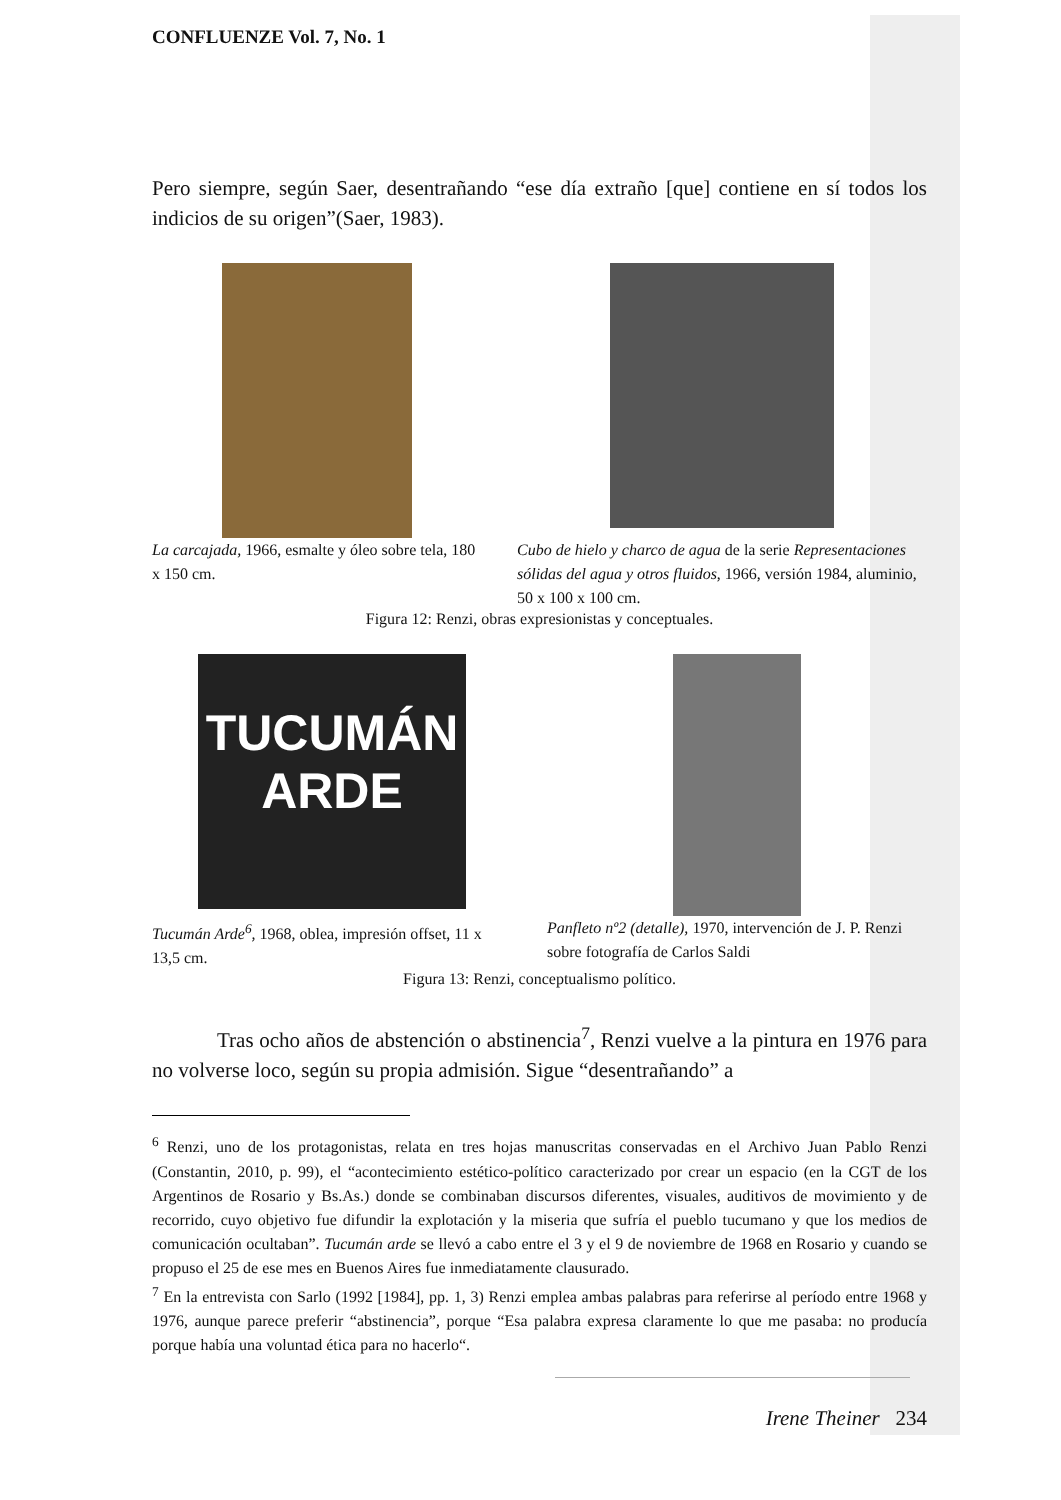CONFLUENZE Vol. 7, No. 1
Pero siempre, según Saer, desentrañando “ese día extraño [que] contiene en sí todos los indicios de su origen”(Saer, 1983).
La carcajada, 1966, esmalte y óleo sobre tela, 180 x 150 cm.
Cubo de hielo y charco de agua de la serie Representaciones sólidas del agua y otros fluidos, 1966, versión 1984, aluminio, 50 x 100 x 100 cm.
Figura 12: Renzi, obras expresionistas y conceptuales.
TUCUMÁN
ARDE
Tucumán Arde<sup>6</sup>, 1968, oblea, impresión offset, 11 x 13,5 cm.
Panfleto nº2 (detalle), 1970, intervención de J. P. Renzi sobre fotografía de Carlos Saldi
Figura 13: Renzi, conceptualismo político.
Tras ocho años de abstención o abstinencia<sup>7</sup>, Renzi vuelve a la pintura en 1976 para no volverse loco, según su propia admisión. Sigue “desentrañando” a
<sup>6</sup> Renzi, uno de los protagonistas, relata en tres hojas manuscritas conservadas en el Archivo Juan Pablo Renzi (Constantin, 2010, p. 99), el “acontecimiento estético-político caracterizado por crear un espacio (en la CGT de los Argentinos de Rosario y Bs.As.) donde se combinaban discursos diferentes, visuales, auditivos de movimiento y de recorrido, cuyo objetivo fue difundir la explotación y la miseria que sufría el pueblo tucumano y que los medios de comunicación ocultaban”. Tucumán arde se llevó a cabo entre el 3 y el 9 de noviembre de 1968 en Rosario y cuando se propuso el 25 de ese mes en Buenos Aires fue inmediatamente clausurado.
<sup>7</sup> En la entrevista con Sarlo (1992 [1984], pp. 1, 3) Renzi emplea ambas palabras para referirse al período entre 1968 y 1976, aunque parece preferir “abstinencia”, porque “Esa palabra expresa claramente lo que me pasaba: no producía porque había una voluntad ética para no hacerlo“.
Irene Theiner 234